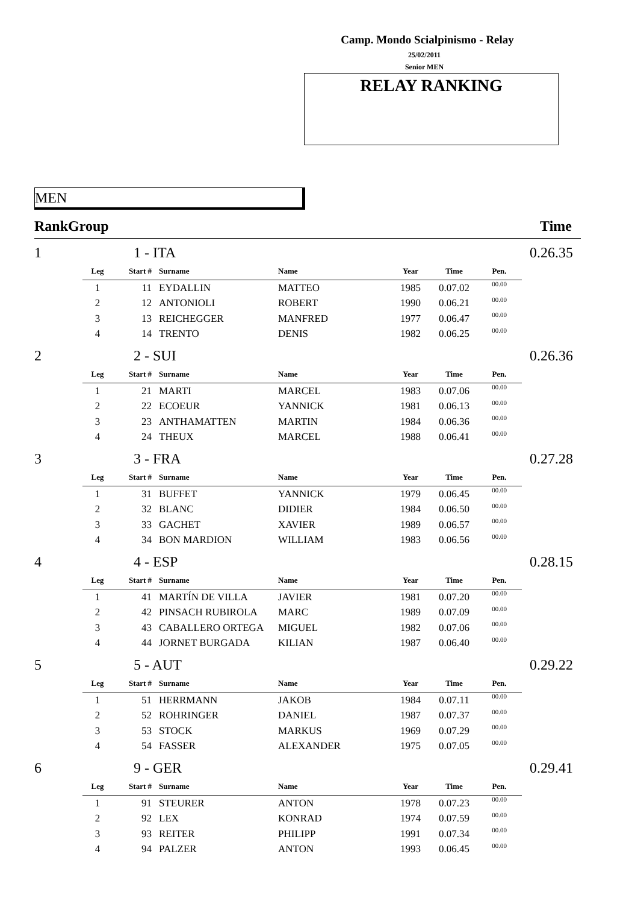Camp. Mondo Scialpinismo - Relay
25/02/2011
Senior MEN
RELAY RANKING
MEN
RankGroup Time
| 1 | 1 - ITA | | | | | | | 0.26.35 |
| | Leg | Start # | Surname | Name | Year | Time | Pen. | |
| | 1 | 11 | EYDALLIN | MATTEO | 1985 | 0.07.02 | 00.00 | |
| | 2 | 12 | ANTONIOLI | ROBERT | 1990 | 0.06.21 | 00.00 | |
| | 3 | 13 | REICHEGGER | MANFRED | 1977 | 0.06.47 | 00.00 | |
| | 4 | 14 | TRENTO | DENIS | 1982 | 0.06.25 | 00.00 | |
| 2 | 2 - SUI | | | | | | | 0.26.36 |
| | Leg | Start # | Surname | Name | Year | Time | Pen. | |
| | 1 | 21 | MARTI | MARCEL | 1983 | 0.07.06 | 00.00 | |
| | 2 | 22 | ECOEUR | YANNICK | 1981 | 0.06.13 | 00.00 | |
| | 3 | 23 | ANTHAMATTEN | MARTIN | 1984 | 0.06.36 | 00.00 | |
| | 4 | 24 | THEUX | MARCEL | 1988 | 0.06.41 | 00.00 | |
| 3 | 3 - FRA | | | | | | | 0.27.28 |
| | Leg | Start # | Surname | Name | Year | Time | Pen. | |
| | 1 | 31 | BUFFET | YANNICK | 1979 | 0.06.45 | 00.00 | |
| | 2 | 32 | BLANC | DIDIER | 1984 | 0.06.50 | 00.00 | |
| | 3 | 33 | GACHET | XAVIER | 1989 | 0.06.57 | 00.00 | |
| | 4 | 34 | BON MARDION | WILLIAM | 1983 | 0.06.56 | 00.00 | |
| 4 | 4 - ESP | | | | | | | 0.28.15 |
| | Leg | Start # | Surname | Name | Year | Time | Pen. | |
| | 1 | 41 | MARTÍN DE VILLA | JAVIER | 1981 | 0.07.20 | 00.00 | |
| | 2 | 42 | PINSACH RUBIROLA | MARC | 1989 | 0.07.09 | 00.00 | |
| | 3 | 43 | CABALLERO ORTEGA | MIGUEL | 1982 | 0.07.06 | 00.00 | |
| | 4 | 44 | JORNET BURGADA | KILIAN | 1987 | 0.06.40 | 00.00 | |
| 5 | 5 - AUT | | | | | | | 0.29.22 |
| | Leg | Start # | Surname | Name | Year | Time | Pen. | |
| | 1 | 51 | HERRMANN | JAKOB | 1984 | 0.07.11 | 00.00 | |
| | 2 | 52 | ROHRINGER | DANIEL | 1987 | 0.07.37 | 00.00 | |
| | 3 | 53 | STOCK | MARKUS | 1969 | 0.07.29 | 00.00 | |
| | 4 | 54 | FASSER | ALEXANDER | 1975 | 0.07.05 | 00.00 | |
| 6 | 9 - GER | | | | | | | 0.29.41 |
| | Leg | Start # | Surname | Name | Year | Time | Pen. | |
| | 1 | 91 | STEURER | ANTON | 1978 | 0.07.23 | 00.00 | |
| | 2 | 92 | LEX | KONRAD | 1974 | 0.07.59 | 00.00 | |
| | 3 | 93 | REITER | PHILIPP | 1991 | 0.07.34 | 00.00 | |
| | 4 | 94 | PALZER | ANTON | 1993 | 0.06.45 | 00.00 | |